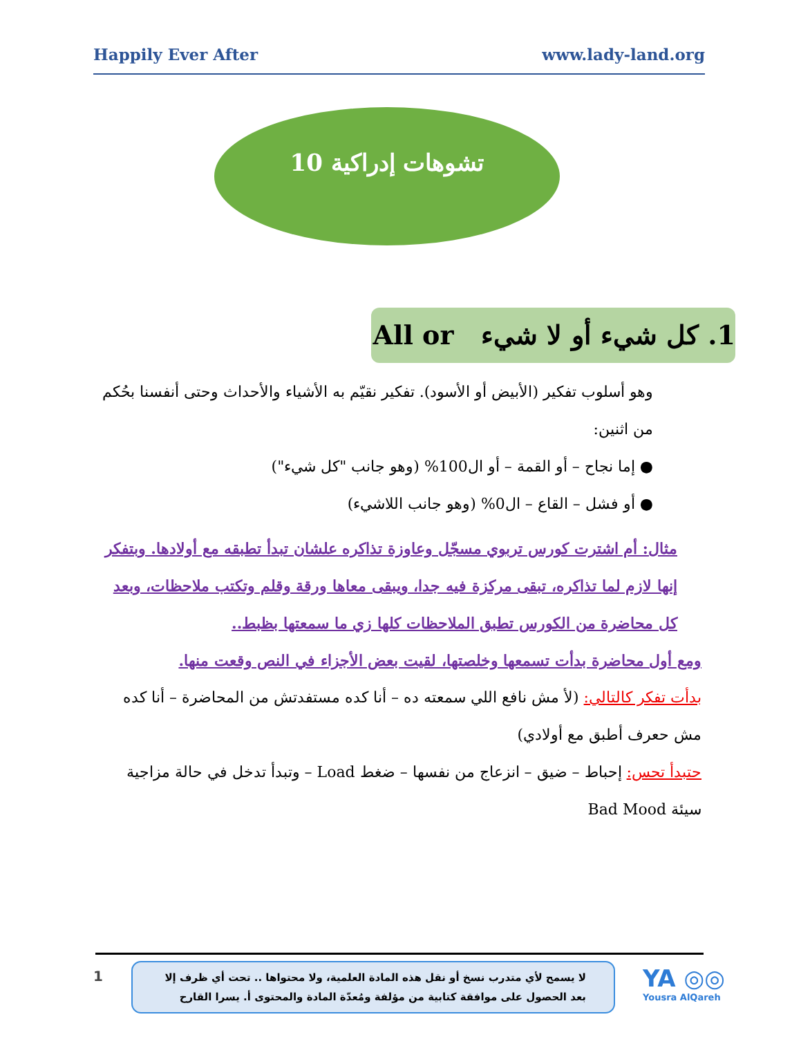Happily Ever After www.lady-land.org
10 تشوهات إدراكية
1. كل شيء أو لا شيء All or
وهو أسلوب تفكير (الأبيض أو الأسود). تفكير نقيّم به الأشياء والأحداث وحتى أنفسنا بحُكم من اثنين:
● إما نجاح – أو القمة – أو ال100% (وهو جانب "كل شيء")
● أو فشل – القاع – ال0% (وهو جانب اللاشيء)
مثال: أم اشترت كورس تربوي مسجّل وعاوزة تذاكره علشان تبدأ تطبقه مع أولادها. وبتفكر إنها لازم لما تذاكره، تبقى مركزة فيه جدا، ويبقى معاها ورقة وقلم وتكتب ملاحظات، وبعد كل محاضرة من الكورس تطبق الملاحظات كلها زي ما سمعتها بظبط..
ومع أول محاضرة بدأت تسمعها وخلصتها، لقيت بعض الأجزاء في النص وقعت منها.
بدأت تفكر كالتالي: (لأ مش نافع اللي سمعته ده – أنا كده مستفدتش من المحاضرة – أنا كده مش حعرف أطبق مع أولادي)
حتبدأ تحس: إحباط – ضيق – انزعاج من نفسها – ضغط Load – وتبدأ تدخل في حالة مزاجية سيئة Bad Mood
1
لا يسمح لأي متدرب نسخ أو نقل هذه المادة العلمية، ولا محتواها .. تحت أي ظرف إلا بعد الحصول على موافقة كتابية من مؤلفة ومُعدّة المادة والمحتوى أ. يسرا القارح
YA ◎◎
Yousra AlQareh